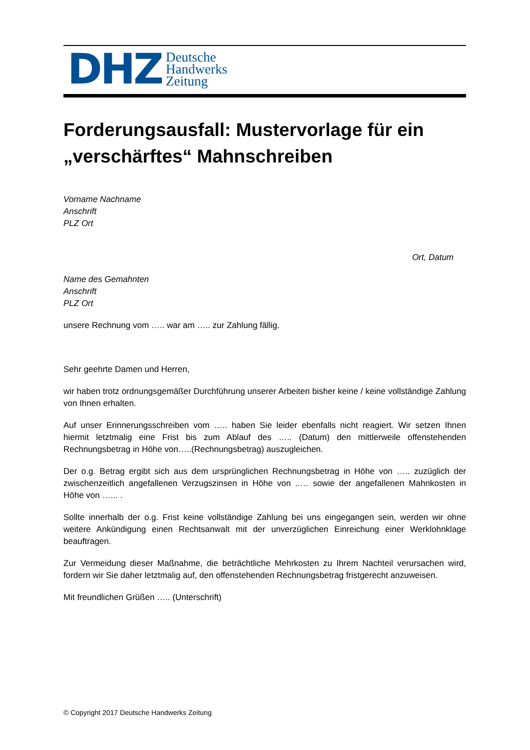DHZ Deutsche
Handwerks
Zeitung
Forderungsausfall: Mustervorlage für ein „verschärftes“ Mahnschreiben
Vorname Nachname
Anschrift
PLZ Ort
Ort, Datum
Name des Gemahnten
Anschrift
PLZ Ort
unsere Rechnung vom ….. war am ….. zur Zahlung fällig.
Sehr geehrte Damen und Herren,
wir haben trotz ordnungsgemäßer Durchführung unserer Arbeiten bisher keine / keine vollständige Zahlung von Ihnen erhalten.
Auf unser Erinnerungsschreiben vom ….. haben Sie leider ebenfalls nicht reagiert. Wir setzen Ihnen hiermit letztmalig eine Frist bis zum Ablauf des ….. (Datum) den mittlerweile offenstehenden Rechnungsbetrag in Höhe von…..(Rechnungsbetrag) auszugleichen.
Der o.g. Betrag ergibt sich aus dem ursprünglichen Rechnungsbetrag in Höhe von ….. zuzüglich der zwischenzeitlich angefallenen Verzugszinsen in Höhe von ..… sowie der angefallenen Mahnkosten in Höhe von …... .
Sollte innerhalb der o.g. Frist keine vollständige Zahlung bei uns eingegangen sein, werden wir ohne weitere Ankündigung einen Rechtsanwalt mit der unverzüglichen Einreichung einer Werklohnklage beauftragen.
Zur Vermeidung dieser Maßnahme, die beträchtliche Mehrkosten zu Ihrem Nachteil verursachen wird, fordern wir Sie daher letztmalig auf, den offenstehenden Rechnungsbetrag fristgerecht anzuweisen.
Mit freundlichen Grüßen ….. (Unterschrift)
© Copyright 2017 Deutsche Handwerks Zeitung